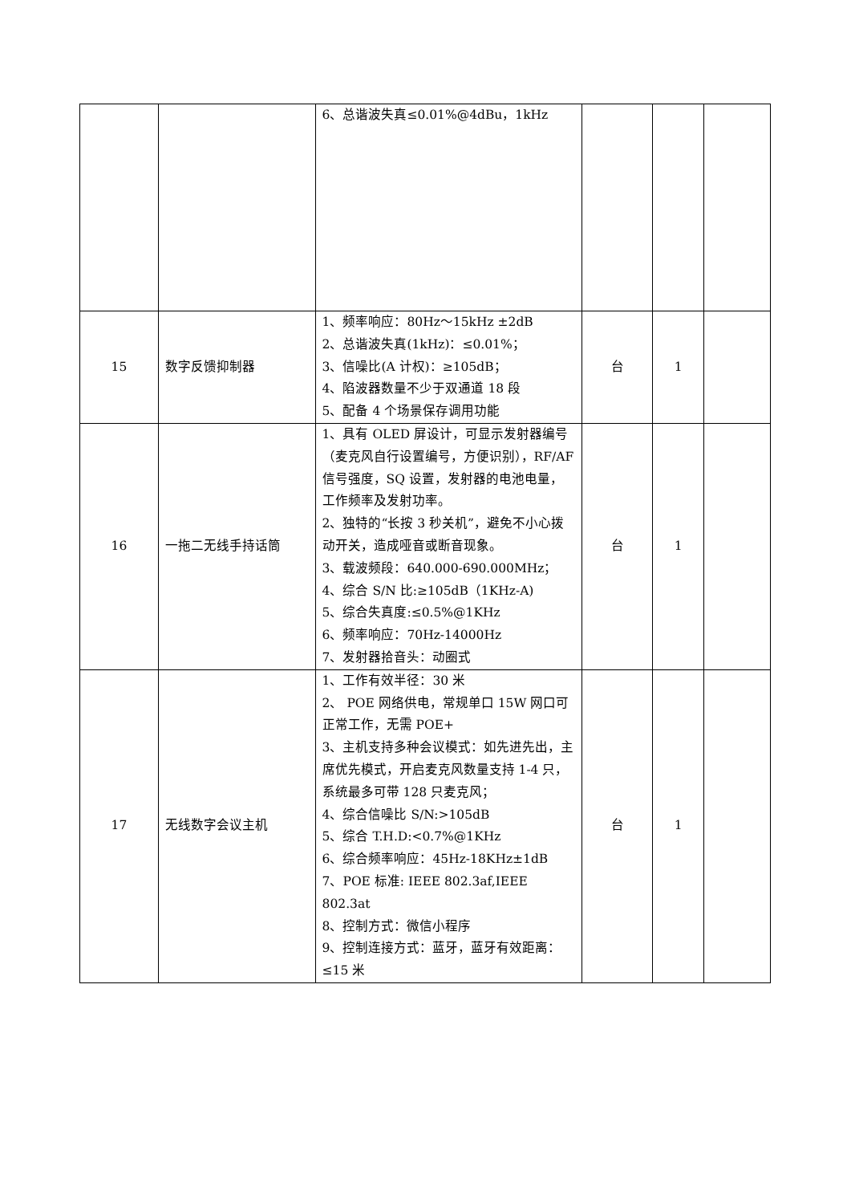| | | 6、总谐波失真≤0.01%@4dBu，1kHz | | | |
| 15 | 数字反馈抑制器 | 1、频率响应：80Hz～15kHz ±2dB 2、总谐波失真(1kHz)：≤0.01%； 3、信噪比(A 计权)：≥105dB； 4、陷波器数量不少于双通道 18 段 5、配备 4 个场景保存调用功能 | 台 | 1 | |
| 16 | 一拖二无线手持话筒 | 1、具有 OLED 屏设计，可显示发射器编号（麦克风自行设置编号，方便识别），RF/AF 信号强度，SQ 设置，发射器的电池电量，工作频率及发射功率。 2、独特的“长按 3 秒关机”，避免不小心拨动开关，造成哑音或断音现象。 3、载波频段：640.000-690.000MHz； 4、综合 S/N 比:≥105dB（1KHz-A) 5、综合失真度:≤0.5%@1KHz 6、频率响应：70Hz-14000Hz 7、发射器拾音头：动圈式 | 台 | 1 | |
| 17 | 无线数字会议主机 | 1、工作有效半径：30 米 2、 POE 网络供电，常规单口 15W 网口可正常工作，无需 POE+ 3、主机支持多种会议模式：如先进先出，主席优先模式，开启麦克风数量支持 1-4 只，系统最多可带 128 只麦克风； 4、综合信噪比 S/N:>105dB 5、综合 T.H.D:<0.7%@1KHz 6、综合频率响应：45Hz-18KHz±1dB 7、POE 标准: IEEE 802.3af,IEEE 802.3at 8、控制方式：微信小程序 9、控制连接方式：蓝牙，蓝牙有效距离：≤15 米 | 台 | 1 | |